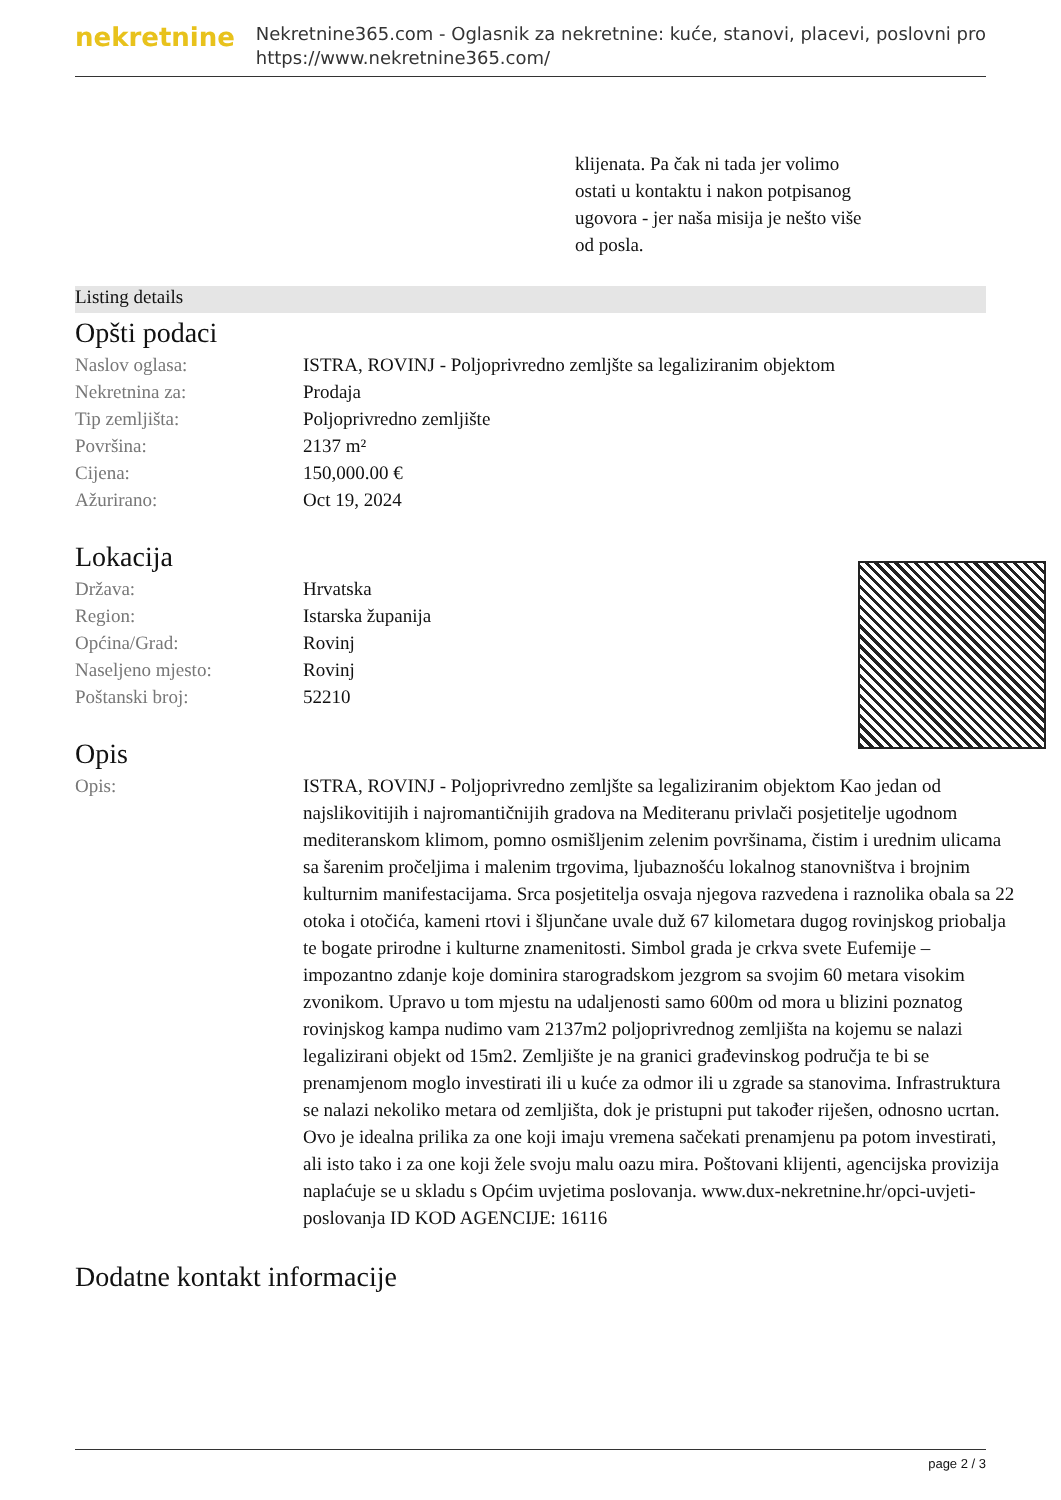nekretnine
Nekretnine365.com - Oglasnik za nekretnine: kuće, stanovi, placevi, poslovni pro
https://www.nekretnine365.com/
klijenata. Pa čak ni tada jer volimo ostati u kontaktu i nakon potpisanog ugovora - jer naša misija je nešto više od posla.
Listing details
Opšti podaci
| Naslov oglasa: | ISTRA, ROVINJ - Poljoprivredno zemljšte sa legaliziranim objektom |
| Nekretnina za: | Prodaja |
| Tip zemljišta: | Poljoprivredno zemljište |
| Površina: | 2137 m² |
| Cijena: | 150,000.00 € |
| Ažurirano: | Oct 19, 2024 |
Lokacija
| Država: | Hrvatska |
| Region: | Istarska županija |
| Općina/Grad: | Rovinj |
| Naseljeno mjesto: | Rovinj |
| Poštanski broj: | 52210 |
Opis
| Opis: | ISTRA, ROVINJ - Poljoprivredno zemljšte sa legaliziranim objektom Kao jedan od najslikovitijih i najromantičnijih gradova na Mediteranu privlači posjetitelje ugodnom mediteranskom klimom, pomno osmišljenim zelenim površinama, čistim i urednim ulicama sa šarenim pročeljima i malenim trgovima, ljubaznošću lokalnog stanovništva i brojnim kulturnim manifestacijama. Srca posjetitelja osvaja njegova razvedena i raznolika obala sa 22 otoka i otočića, kameni rtovi i šljunčane uvale duž 67 kilometara dugog rovinjskog priobalja te bogate prirodne i kulturne znamenitosti. Simbol grada je crkva svete Eufemije – impozantno zdanje koje dominira starogradskom jezgrom sa svojim 60 metara visokim zvonikom. Upravo u tom mjestu na udaljenosti samo 600m od mora u blizini poznatog rovinjskog kampa nudimo vam 2137m2 poljoprivrednog zemljišta na kojemu se nalazi legalizirani objekt od 15m2. Zemljište je na granici građevinskog područja te bi se prenamjenom moglo investirati ili u kuće za odmor ili u zgrade sa stanovima. Infrastruktura se nalazi nekoliko metara od zemljišta, dok je pristupni put također riješen, odnosno ucrtan. Ovo je idealna prilika za one koji imaju vremena sačekati prenamjenu pa potom investirati, ali isto tako i za one koji žele svoju malu oazu mira. Poštovani klijenti, agencijska provizija naplaćuje se u skladu s Općim uvjetima poslovanja. www.dux-nekretnine.hr/opci-uvjeti-poslovanja ID KOD AGENCIJE: 16116 |
Dodatne kontakt informacije
page 2 / 3